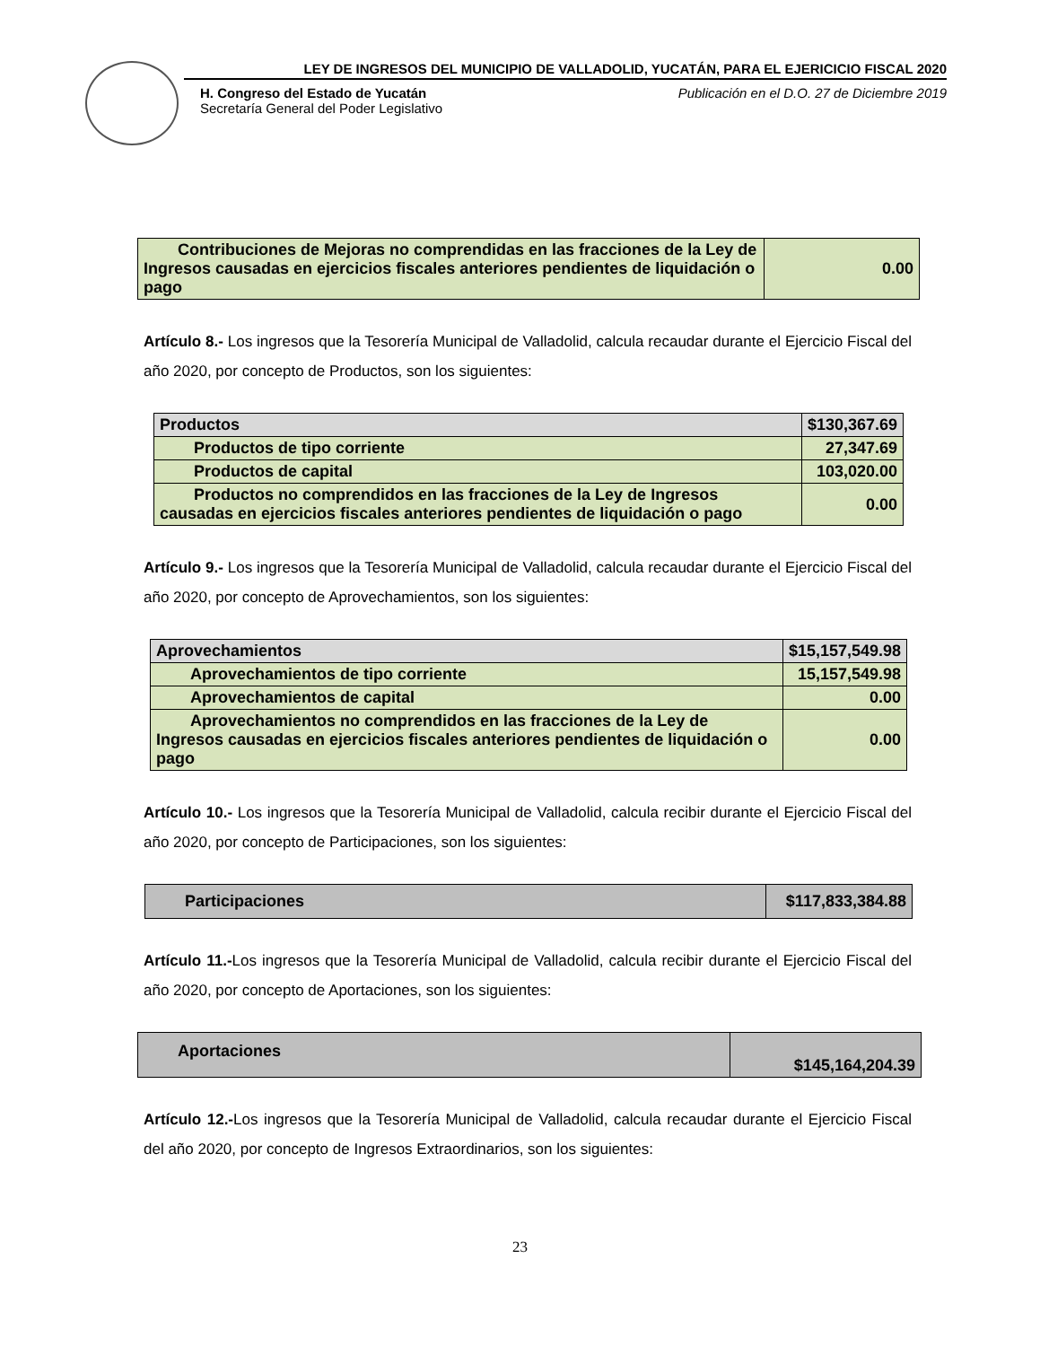LEY DE INGRESOS DEL MUNICIPIO DE VALLADOLID, YUCATÁN, PARA EL EJERICICIO FISCAL 2020
H. Congreso del Estado de Yucatán
Secretaría General del Poder Legislativo
Publicación en el D.O. 27 de Diciembre 2019
| Contribuciones de Mejoras no comprendidas en las fracciones de la Ley de Ingresos causadas en ejercicios fiscales anteriores pendientes de liquidación o pago | 0.00 |
Artículo 8.- Los ingresos que la Tesorería Municipal de Valladolid, calcula recaudar durante el Ejercicio Fiscal del año 2020, por concepto de Productos, son los siguientes:
| Productos | $130,367.69 |
| Productos de tipo corriente | 27,347.69 |
| Productos de capital | 103,020.00 |
| Productos no comprendidos en las fracciones de la Ley de Ingresos causadas en ejercicios fiscales anteriores pendientes de liquidación o pago | 0.00 |
Artículo 9.- Los ingresos que la Tesorería Municipal de Valladolid, calcula recaudar durante el Ejercicio Fiscal del año 2020, por concepto de Aprovechamientos, son los siguientes:
| Aprovechamientos | $15,157,549.98 |
| Aprovechamientos de tipo corriente | 15,157,549.98 |
| Aprovechamientos de capital | 0.00 |
| Aprovechamientos no comprendidos en las fracciones de la Ley de Ingresos causadas en ejercicios fiscales anteriores pendientes de liquidación o pago | 0.00 |
Artículo 10.- Los ingresos que la Tesorería Municipal de Valladolid, calcula recibir durante el Ejercicio Fiscal del año 2020, por concepto de Participaciones, son los siguientes:
| Participaciones | $117,833,384.88 |
Artículo 11.-Los ingresos que la Tesorería Municipal de Valladolid, calcula recibir durante el Ejercicio Fiscal del año 2020, por concepto de Aportaciones, son los siguientes:
| Aportaciones | $145,164,204.39 |
Artículo 12.-Los ingresos que la Tesorería Municipal de Valladolid, calcula recaudar durante el Ejercicio Fiscal del año 2020, por concepto de Ingresos Extraordinarios, son los siguientes:
23